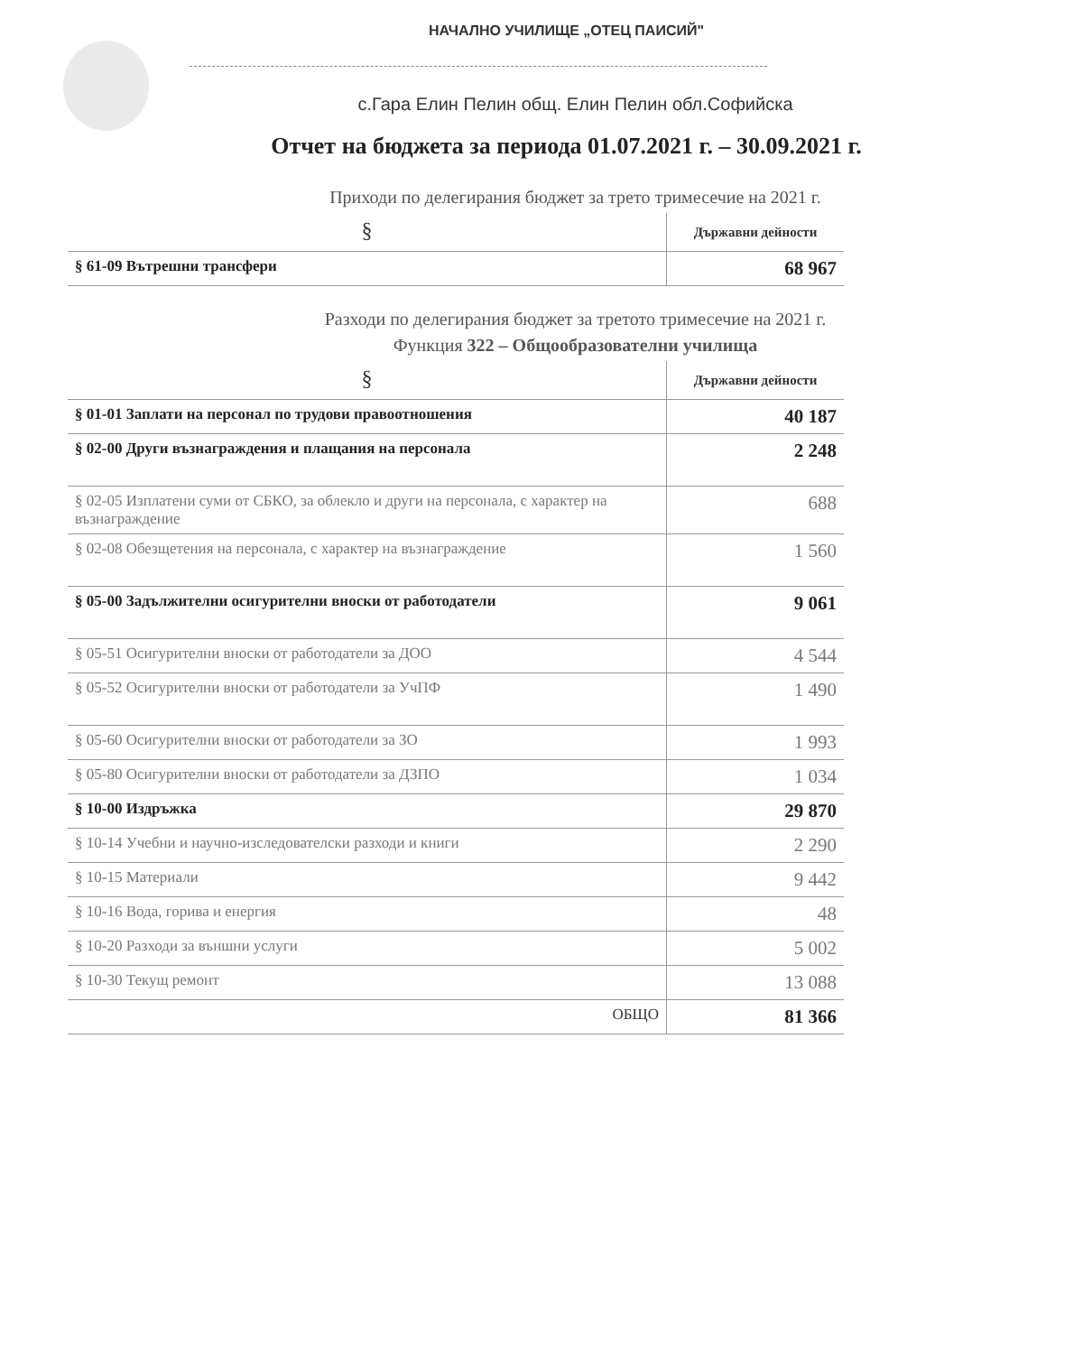НАЧАЛНО УЧИЛИЩЕ „ОТЕЦ ПАИСИЙ"
с.Гара Елин Пелин общ. Елин Пелин обл.Софийска
Отчет на бюджета за периода 01.07.2021 г. – 30.09.2021 г.
Приходи по делегирания бюджет за трето тримесечие на 2021 г.
| § | Държавни дейности |
| --- | --- |
| § 61-09 Вътрешни трансфери | 68 967 |
Разходи по делегирания бюджет за третото тримесечие на 2021 г.
Функция 322 – Общообразователни училища
| § | Държавни дейности |
| --- | --- |
| § 01-01 Заплати на персонал по трудови правоотношения | 40 187 |
| § 02-00 Други възнаграждения и плащания на персонала | 2 248 |
| § 02-05 Изплатени суми от СБКО, за облекло и други на персонала, с характер на възнаграждение | 688 |
| § 02-08 Обезщетения на персонала, с характер на възнаграждение | 1 560 |
| § 05-00 Задължителни осигурителни вноски от работодатели | 9 061 |
| § 05-51 Осигурителни вноски от работодатели за ДОО | 4 544 |
| § 05-52 Осигурителни вноски от работодатели за УчПФ | 1 490 |
| § 05-60 Осигурителни вноски от работодатели за ЗО | 1 993 |
| § 05-80 Осигурителни вноски от работодатели за ДЗПО | 1 034 |
| § 10-00 Издръжка | 29 870 |
| § 10-14 Учебни и научно-изследователски разходи и книги | 2 290 |
| § 10-15 Материали | 9 442 |
| § 10-16 Вода, горива и енергия | 48 |
| § 10-20 Разходи за външни услуги | 5 002 |
| § 10-30 Текущ ремонт | 13 088 |
| ОБЩО | 81 366 |